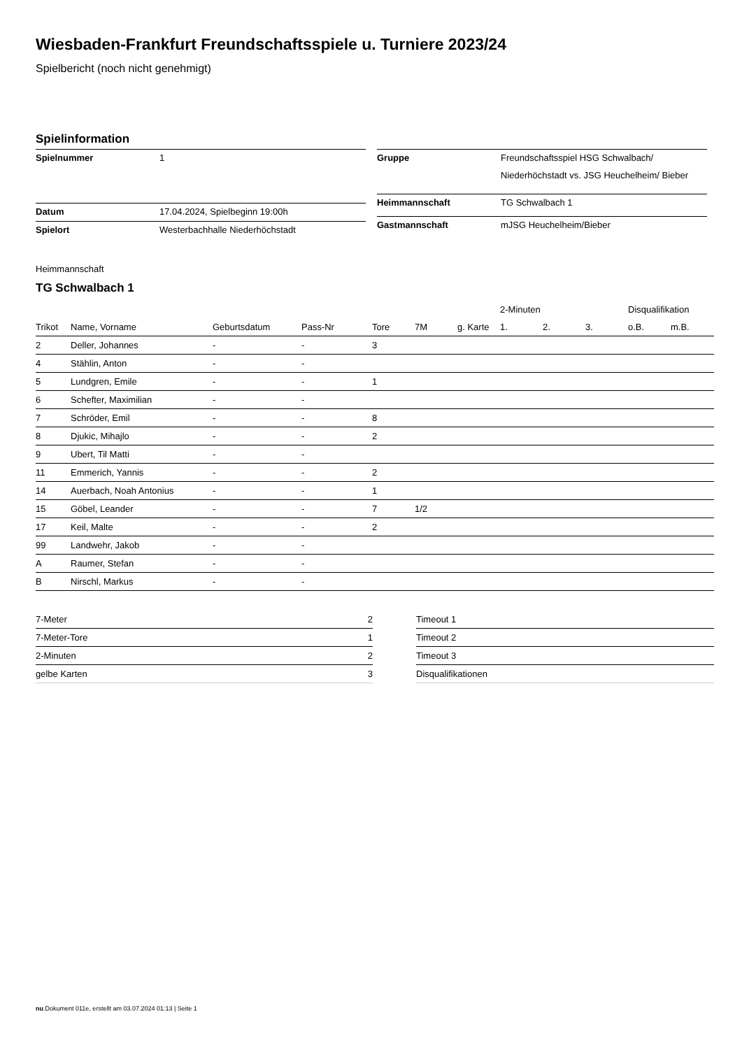Wiesbaden-Frankfurt Freundschaftsspiele u. Turniere 2023/24
Spielbericht (noch nicht genehmigt)
Spielinformation
| Spielnummer | 1 |
| Datum | 17.04.2024, Spielbeginn 19:00h |
| Spielort | Westerbachhalle Niederhöchstadt |
| Gruppe | Freundschaftsspiel HSG Schwalbach/ Niederhöchstadt vs. JSG Heuchelheim/ Bieber |
| Heimmannschaft | TG Schwalbach 1 |
| Gastmannschaft | mJSG Heuchelheim/Bieber |
Heimmannschaft
TG Schwalbach 1
| | | | | | | | 2-Minuten | | | Disqualifikation | |
| --- | --- | --- | --- | --- | --- | --- | --- | --- | --- | --- | --- |
| Trikot | Name, Vorname | Geburtsdatum | Pass-Nr | Tore | 7M | g. Karte | 1. | 2. | 3. | o.B. | m.B. |
| 2 | Deller, Johannes | - | - | 3 | | | | | | | |
| 4 | Stählin, Anton | - | - | | | | | | | | |
| 5 | Lundgren, Emile | - | - | 1 | | | | | | | |
| 6 | Schefter, Maximilian | - | - | | | | | | | | |
| 7 | Schröder, Emil | - | - | 8 | | | | | | | |
| 8 | Djukic, Mihajlo | - | - | 2 | | | | | | | |
| 9 | Ubert, Til Matti | - | - | | | | | | | | |
| 11 | Emmerich, Yannis | - | - | 2 | | | | | | | |
| 14 | Auerbach, Noah Antonius | - | - | 1 | | | | | | | |
| 15 | Göbel, Leander | - | - | 7 | 1/2 | | | | | | |
| 17 | Keil, Malte | - | - | 2 | | | | | | | |
| 99 | Landwehr, Jakob | - | - | | | | | | | | |
| A | Raumer, Stefan | - | - | | | | | | | | |
| B | Nirschl, Markus | - | - | | | | | | | | |
| 7-Meter | 2 |
| 7-Meter-Tore | 1 |
| 2-Minuten | 2 |
| gelbe Karten | 3 |
| Timeout 1 |
| Timeout 2 |
| Timeout 3 |
| Disqualifikationen |
nu.Dokument 011e, erstellt am 03.07.2024 01:13 | Seite 1